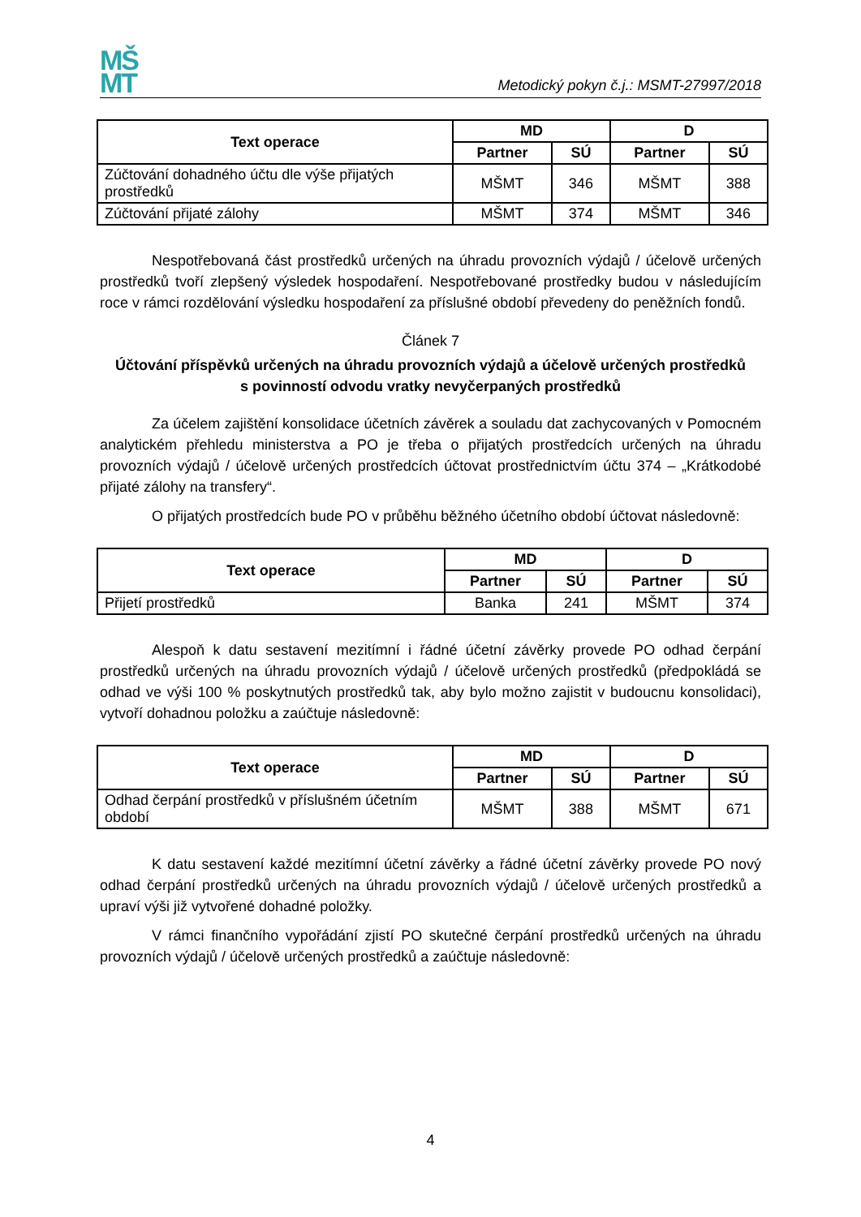MŠ
MT
Metodický pokyn č.j.: MSMT-27997/2018
| Text operace | MD | | D | |
| --- | --- | --- | --- | --- |
| | Partner | SÚ | Partner | SÚ |
| Zúčtování dohadného účtu dle výše přijatých prostředků | MŠMT | 346 | MŠMT | 388 |
| Zúčtování přijaté zálohy | MŠMT | 374 | MŠMT | 346 |
Nespotřebovaná část prostředků určených na úhradu provozních výdajů / účelově určených prostředků tvoří zlepšený výsledek hospodaření. Nespotřebované prostředky budou v následujícím roce v rámci rozdělování výsledku hospodaření za příslušné období převedeny do peněžních fondů.
Článek 7
Účtování příspěvků určených na úhradu provozních výdajů a účelově určených prostředků
s povinností odvodu vratky nevyčerpaných prostředků
Za účelem zajištění konsolidace účetních závěrek a souladu dat zachycovaných v Pomocném analytickém přehledu ministerstva a PO je třeba o přijatých prostředcích určených na úhradu provozních výdajů / účelově určených prostředcích účtovat prostřednictvím účtu 374 – „Krátkodobé přijaté zálohy na transfery“.
O přijatých prostředcích bude PO v průběhu běžného účetního období účtovat následovně:
| Text operace | MD | | D | |
| --- | --- | --- | --- | --- |
| | Partner | SÚ | Partner | SÚ |
| Přijetí prostředků | Banka | 241 | MŠMT | 374 |
Alespoň k datu sestavení mezitímní i řádné účetní závěrky provede PO odhad čerpání prostředků určených na úhradu provozních výdajů / účelově určených prostředků (předpokládá se odhad ve výši 100 % poskytnutých prostředků tak, aby bylo možno zajistit v budoucnu konsolidaci), vytvoří dohadnou položku a zaúčtuje následovně:
| Text operace | MD | | D | |
| --- | --- | --- | --- | --- |
| | Partner | SÚ | Partner | SÚ |
| Odhad čerpání prostředků v příslušném účetním období | MŠMT | 388 | MŠMT | 671 |
K datu sestavení každé mezitímní účetní závěrky a řádné účetní závěrky provede PO nový odhad čerpání prostředků určených na úhradu provozních výdajů / účelově určených prostředků a upraví výši již vytvořené dohadné položky.
V rámci finančního vypořádání zjistí PO skutečné čerpání prostředků určených na úhradu provozních výdajů / účelově určených prostředků a zaúčtuje následovně:
4